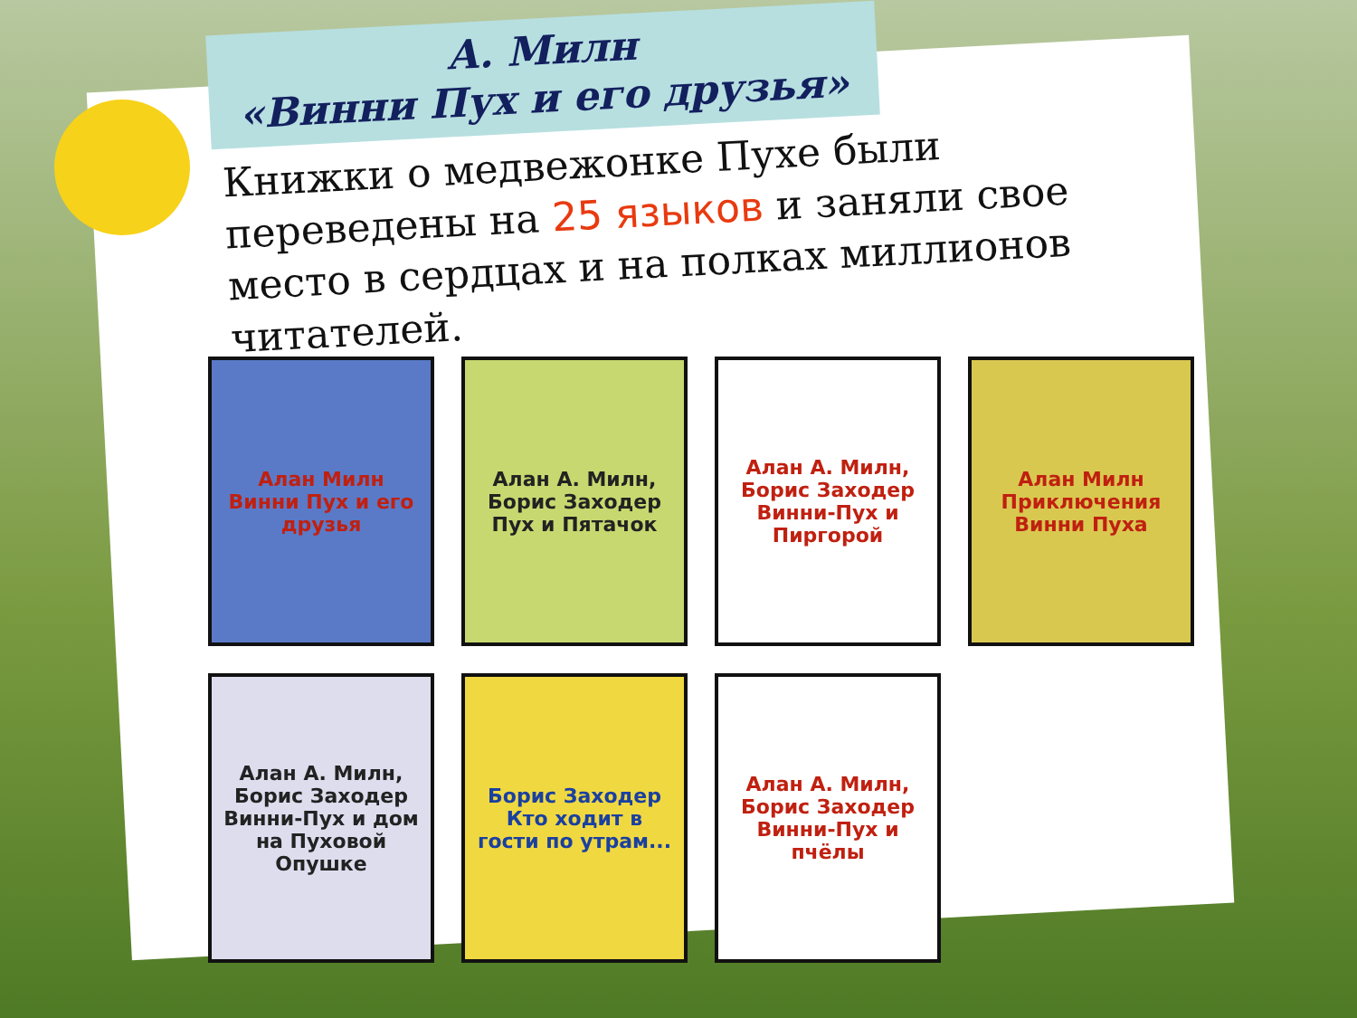А. Милн
«Винни Пух и его друзья»
Книжки о медвежонке Пухе были переведены на 25 языков и заняли свое место в сердцах и на полках миллионов читателей.
Алан Милн Винни Пух и его друзья
Алан А. Милн, Борис Заходер Пух и Пятачок
Алан А. Милн, Борис Заходер Винни-Пух и Пиргорой
Алан Милн Приключения Винни Пуха
Алан А. Милн, Борис Заходер Винни-Пух и дом на Пуховой Опушке
Борис Заходер Кто ходит в гости по утрам...
Алан А. Милн, Борис Заходер Винни-Пух и пчёлы